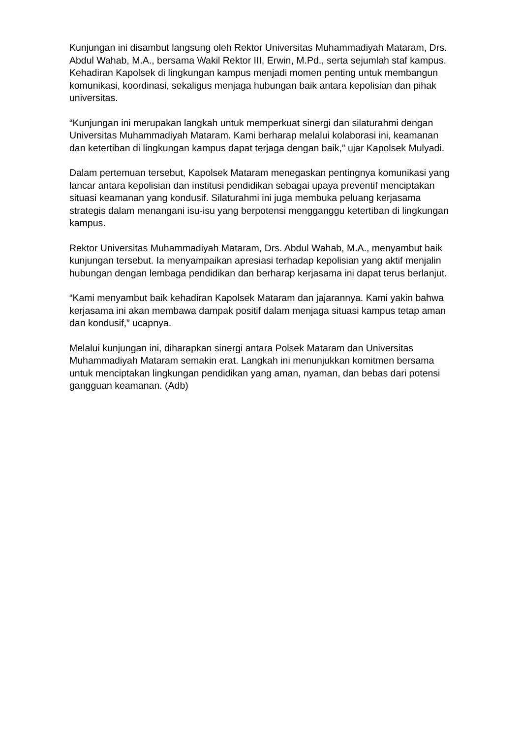Kunjungan ini disambut langsung oleh Rektor Universitas Muhammadiyah Mataram, Drs. Abdul Wahab, M.A., bersama Wakil Rektor III, Erwin, M.Pd., serta sejumlah staf kampus. Kehadiran Kapolsek di lingkungan kampus menjadi momen penting untuk membangun komunikasi, koordinasi, sekaligus menjaga hubungan baik antara kepolisian dan pihak universitas.
“Kunjungan ini merupakan langkah untuk memperkuat sinergi dan silaturahmi dengan Universitas Muhammadiyah Mataram. Kami berharap melalui kolaborasi ini, keamanan dan ketertiban di lingkungan kampus dapat terjaga dengan baik,” ujar Kapolsek Mulyadi.
Dalam pertemuan tersebut, Kapolsek Mataram menegaskan pentingnya komunikasi yang lancar antara kepolisian dan institusi pendidikan sebagai upaya preventif menciptakan situasi keamanan yang kondusif. Silaturahmi ini juga membuka peluang kerjasama strategis dalam menangani isu-isu yang berpotensi mengganggu ketertiban di lingkungan kampus.
Rektor Universitas Muhammadiyah Mataram, Drs. Abdul Wahab, M.A., menyambut baik kunjungan tersebut. Ia menyampaikan apresiasi terhadap kepolisian yang aktif menjalin hubungan dengan lembaga pendidikan dan berharap kerjasama ini dapat terus berlanjut.
“Kami menyambut baik kehadiran Kapolsek Mataram dan jajarannya. Kami yakin bahwa kerjasama ini akan membawa dampak positif dalam menjaga situasi kampus tetap aman dan kondusif,” ucapnya.
Melalui kunjungan ini, diharapkan sinergi antara Polsek Mataram dan Universitas Muhammadiyah Mataram semakin erat. Langkah ini menunjukkan komitmen bersama untuk menciptakan lingkungan pendidikan yang aman, nyaman, dan bebas dari potensi gangguan keamanan. (Adb)